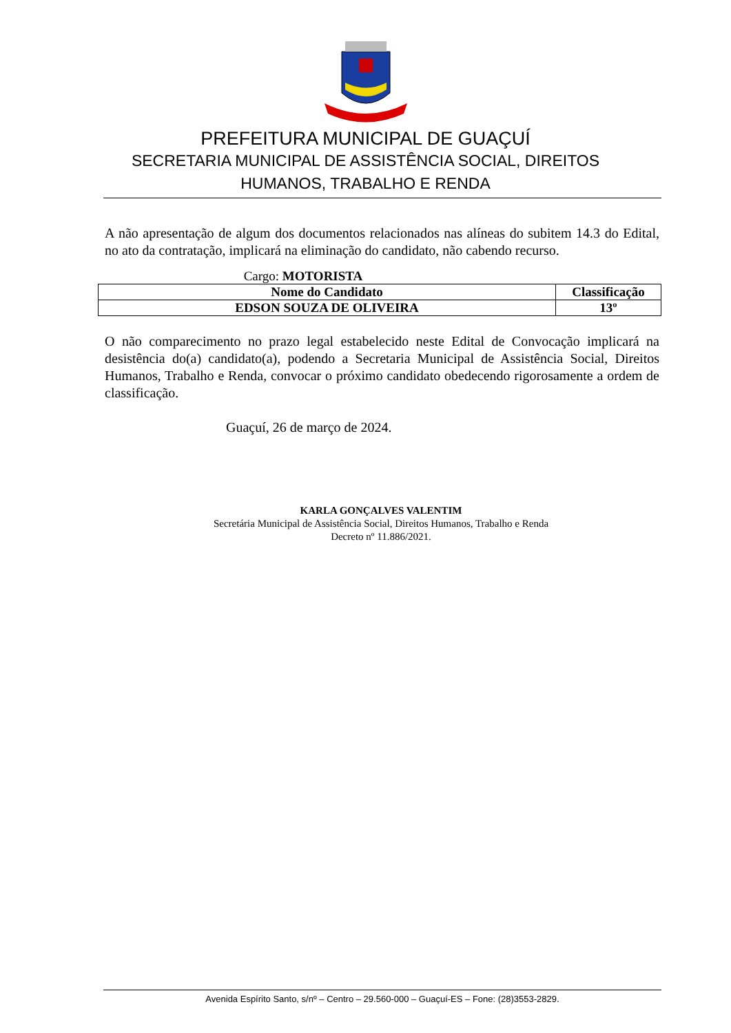PREFEITURA MUNICIPAL DE GUAÇUÍ
SECRETARIA MUNICIPAL DE ASSISTÊNCIA SOCIAL, DIREITOS
HUMANOS, TRABALHO E RENDA
A não apresentação de algum dos documentos relacionados nas alíneas do subitem 14.3 do Edital, no ato da contratação, implicará na eliminação do candidato, não cabendo recurso.
Cargo: MOTORISTA
| Nome do Candidato | Classificação |
| --- | --- |
| EDSON SOUZA DE OLIVEIRA | 13º |
O não comparecimento no prazo legal estabelecido neste Edital de Convocação implicará na desistência do(a) candidato(a), podendo a Secretaria Municipal de Assistência Social, Direitos Humanos, Trabalho e Renda, convocar o próximo candidato obedecendo rigorosamente a ordem de classificação.
Guaçuí, 26 de março de 2024.
KARLA GONÇALVES VALENTIM
Secretária Municipal de Assistência Social, Direitos Humanos, Trabalho e Renda
Decreto nº 11.886/2021.
Avenida Espírito Santo, s/nº – Centro – 29.560-000 – Guaçuí-ES – Fone: (28)3553-2829.